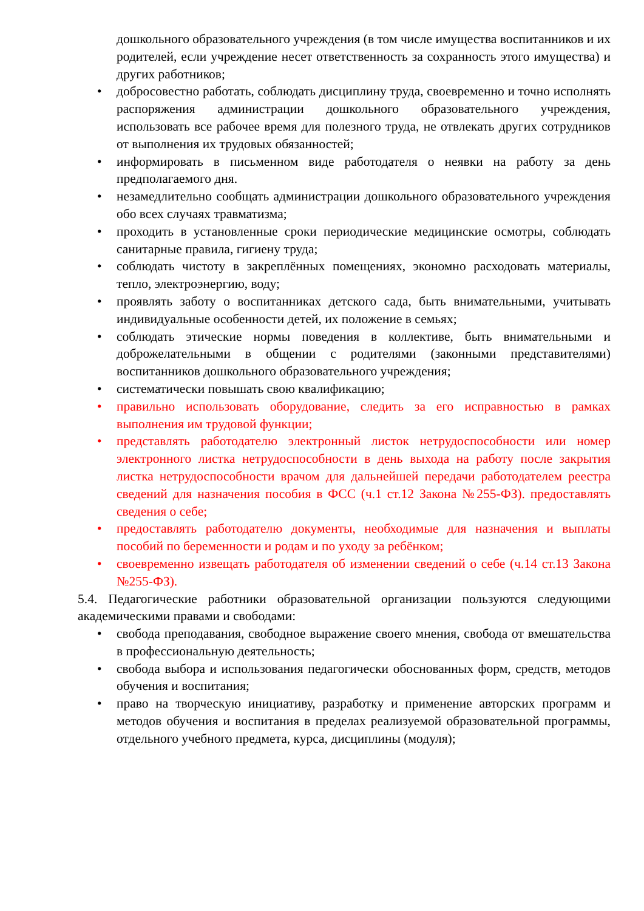дошкольного образовательного учреждения (в том числе имущества воспитанников и их родителей, если учреждение несет ответственность за сохранность этого имущества) и других работников;
• добросовестно работать, соблюдать дисциплину труда, своевременно и точно исполнять распоряжения администрации дошкольного образовательного учреждения, использовать все рабочее время для полезного труда, не отвлекать других сотрудников от выполнения их трудовых обязанностей;
• информировать в письменном виде работодателя о неявки на работу за день предполагаемого дня.
• незамедлительно сообщать администрации дошкольного образовательного учреждения обо всех случаях травматизма;
• проходить в установленные сроки периодические медицинские осмотры, соблюдать санитарные правила, гигиену труда;
• соблюдать чистоту в закреплённых помещениях, экономно расходовать материалы, тепло, электроэнергию, воду;
• проявлять заботу о воспитанниках детского сада, быть внимательными, учитывать индивидуальные особенности детей, их положение в семьях;
• соблюдать этические нормы поведения в коллективе, быть внимательными и доброжелательными в общении с родителями (законными представителями) воспитанников дошкольного образовательного учреждения;
• систематически повышать свою квалификацию;
• правильно использовать оборудование, следить за его исправностью в рамках выполнения им трудовой функции;
• представлять работодателю электронный листок нетрудоспособности или номер электронного листка нетрудоспособности в день выхода на работу после закрытия листка нетрудоспособности врачом для дальнейшей передачи работодателем реестра сведений для назначения пособия в ФСС (ч.1 ст.12 Закона №255-ФЗ). предоставлять сведения о себе;
• предоставлять работодателю документы, необходимые для назначения и выплаты пособий по беременности и родам и по уходу за ребёнком;
• своевременно извещать работодателя об изменении сведений о себе (ч.14 ст.13 Закона №255-ФЗ).
5.4. Педагогические работники образовательной организации пользуются следующими академическими правами и свободами:
• свобода преподавания, свободное выражение своего мнения, свобода от вмешательства в профессиональную деятельность;
• свобода выбора и использования педагогически обоснованных форм, средств, методов обучения и воспитания;
• право на творческую инициативу, разработку и применение авторских программ и методов обучения и воспитания в пределах реализуемой образовательной программы, отдельного учебного предмета, курса, дисциплины (модуля);